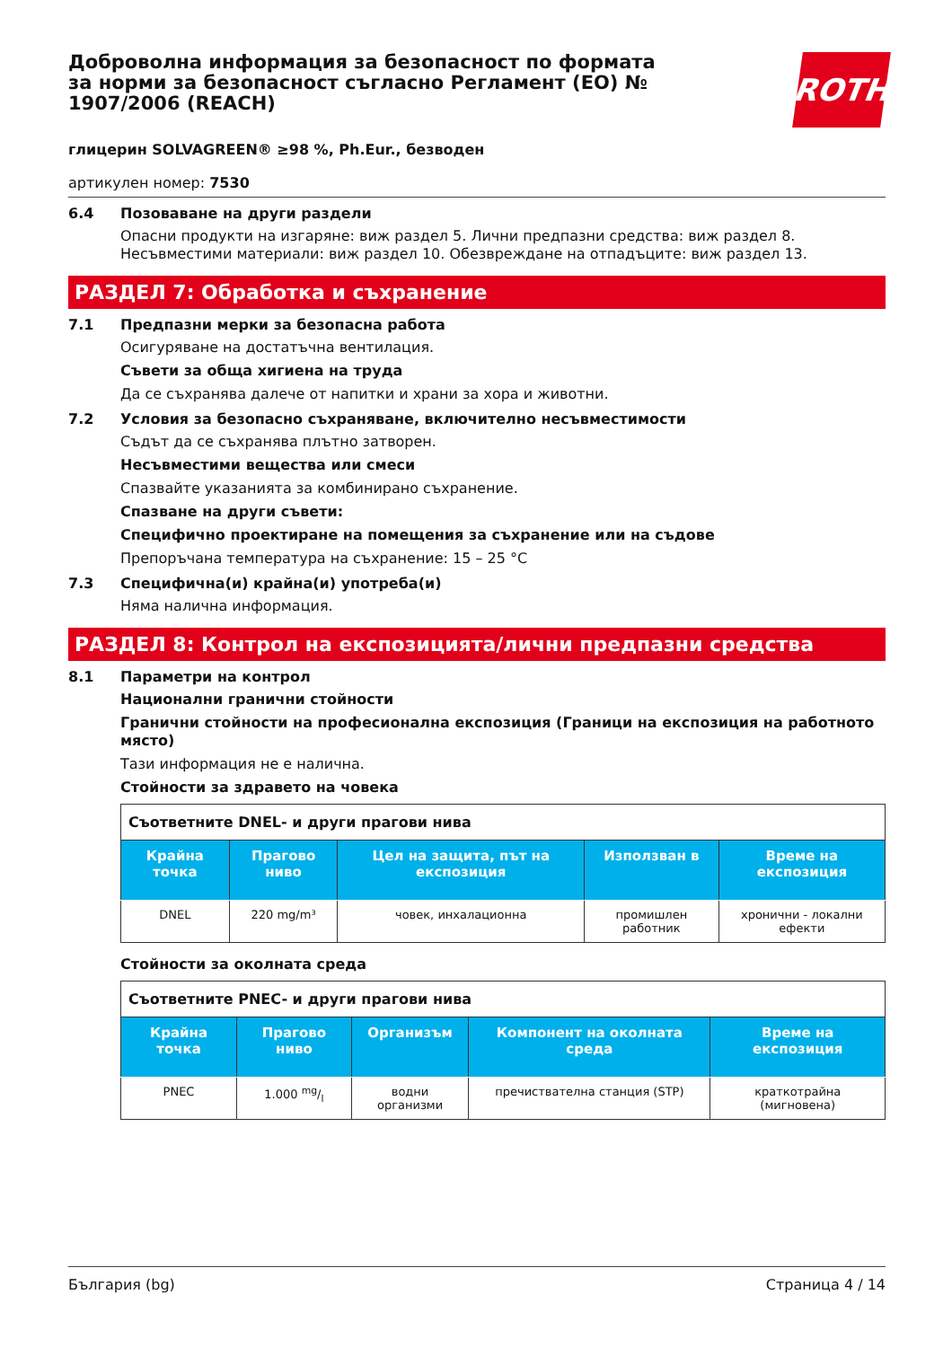ROTH
Доброволна информация за безопасност по формата за норми за безопасност съгласно Регламент (ЕО) № 1907/2006 (REACH)
глицерин SOLVAGREEN® ≥98 %, Ph.Eur., безводен
артикулен номер: 7530
6.4 Позоваване на други раздели
Опасни продукти на изгаряне: виж раздел 5. Лични предпазни средства: виж раздел 8. Несъвместими материали: виж раздел 10. Обезвреждане на отпадъците: виж раздел 13.
РАЗДЕЛ 7: Обработка и съхранение
7.1 Предпазни мерки за безопасна работа
Осигуряване на достатъчна вентилация.
Съвети за обща хигиена на труда
Да се съхранява далече от напитки и храни за хора и животни.
7.2 Условия за безопасно съхраняване, включително несъвместимости
Съдът да се съхранява плътно затворен.
Несъвместими вещества или смеси
Спазвайте указанията за комбинирано съхранение.
Спазване на други съвети:
Специфично проектиране на помещения за съхранение или на съдове
Препоръчана температура на съхранение: 15 – 25 °C
7.3 Специфична(и) крайна(и) употреба(и)
Няма налична информация.
РАЗДЕЛ 8: Контрол на експозицията/лични предпазни средства
8.1 Параметри на контрол
Национални гранични стойности
Гранични стойности на професионална експозиция (Граници на експозиция на работното място)
Тази информация не е налична.
Стойности за здравето на човека
| Съответните DNEL- и други прагови нива | | | | |
| Крайна точка | Прагово ниво | Цел на защита, път на експозиция | Използван в | Време на експозиция |
| DNEL | 220 mg/m³ | човек, инхалационна | промишлен работник | хронични - локални ефекти |
Стойности за околната среда
| Съответните PNEC- и други прагови нива | | | | |
| Крайна точка | Прагово ниво | Организъм | Компонент на околната среда | Време на експозиция |
| PNEC | 1.000 mg/l | водни организми | пречиствателна станция (STP) | краткотрайна (мигновена) |
България (bg) Страница 4 / 14